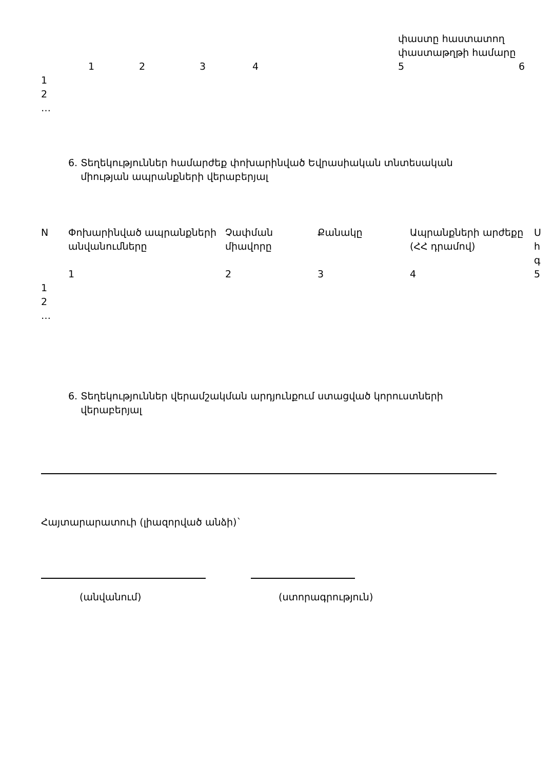| | | | | | փաստը հաստատող փաստաթղթի համարը | |
| | 1 | 2 | 3 | 4 | 5 | 6 |
| 1 | | | | | | |
| 2 | | | | | | |
| … | | | | | | |
6. Տեղեկություններ համարժեք փոխարինված Եվրասիական տնտեսական
միության ապրանքների վերաբերյալ
| N | Փոխարինված ապրանքների անվանումները | Չափման միավորը | Քանակը | Ապրանքների արժեքը (ՀՀ դրամով) | Ս հ գ |
| --- | --- | --- | --- | --- | --- |
| | 1 | 2 | 3 | 4 | 5 |
| 1 | | | | | |
| 2 | | | | | |
| … | | | | | |
6. Տեղեկություններ վերամշակման արդյունքում ստացված կորուստների
վերաբերյալ
Հայտարարատուի (լիազորված անձի)`
(անվանում) (ստորագրություն)